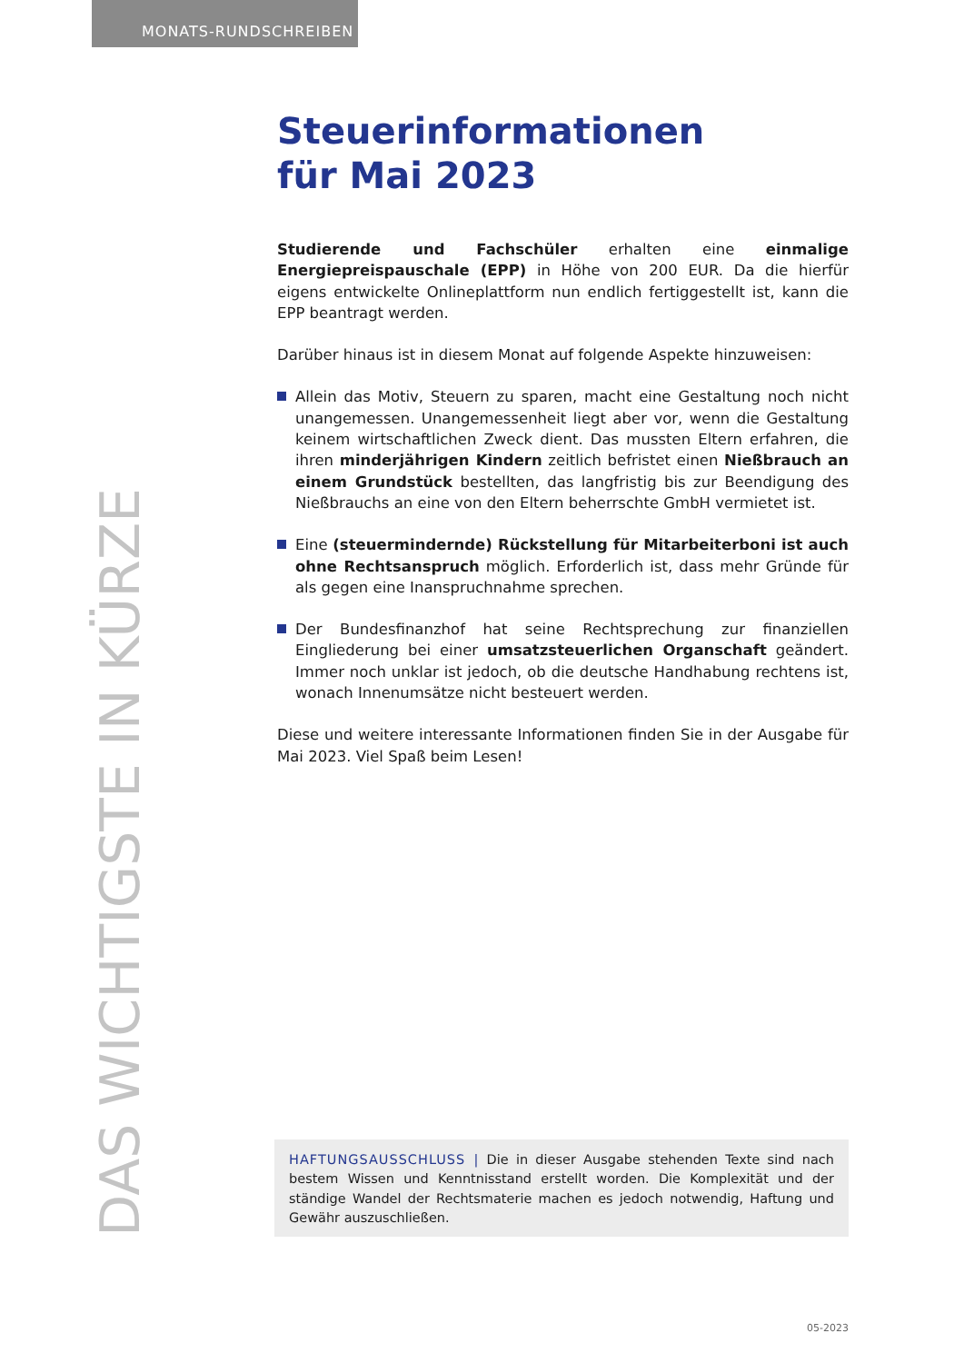MONATS-RUNDSCHREIBEN
Steuerinformationen
für Mai 2023
Studierende und Fachschüler erhalten eine einmalige Energiepreispauschale (EPP) in Höhe von 200 EUR. Da die hierfür eigens entwickelte Onlineplattform nun endlich fertiggestellt ist, kann die EPP beantragt werden.
Darüber hinaus ist in diesem Monat auf folgende Aspekte hinzuweisen:
Allein das Motiv, Steuern zu sparen, macht eine Gestaltung noch nicht unangemessen. Unangemessenheit liegt aber vor, wenn die Gestaltung keinem wirtschaftlichen Zweck dient. Das mussten Eltern erfahren, die ihren minderjährigen Kindern zeitlich befristet einen Nießbrauch an einem Grundstück bestellten, das langfristig bis zur Beendigung des Nießbrauchs an eine von den Eltern beherrschte GmbH vermietet ist.
Eine (steuermindernde) Rückstellung für Mitarbeiterboni ist auch ohne Rechtsanspruch möglich. Erforderlich ist, dass mehr Gründe für als gegen eine Inanspruchnahme sprechen.
Der Bundesfinanzhof hat seine Rechtsprechung zur finanziellen Eingliederung bei einer umsatzsteuerlichen Organschaft geändert. Immer noch unklar ist jedoch, ob die deutsche Handhabung rechtens ist, wonach Innenumsätze nicht besteuert werden.
Diese und weitere interessante Informationen finden Sie in der Ausgabe für Mai 2023. Viel Spaß beim Lesen!
HAFTUNGSAUSSCHLUSS | Die in dieser Ausgabe stehenden Texte sind nach bestem Wissen und Kenntnisstand erstellt worden. Die Komplexität und der ständige Wandel der Rechtsmaterie machen es jedoch notwendig, Haftung und Gewähr auszuschließen.
DAS WICHTIGSTE IN KÜRZE
05-2023